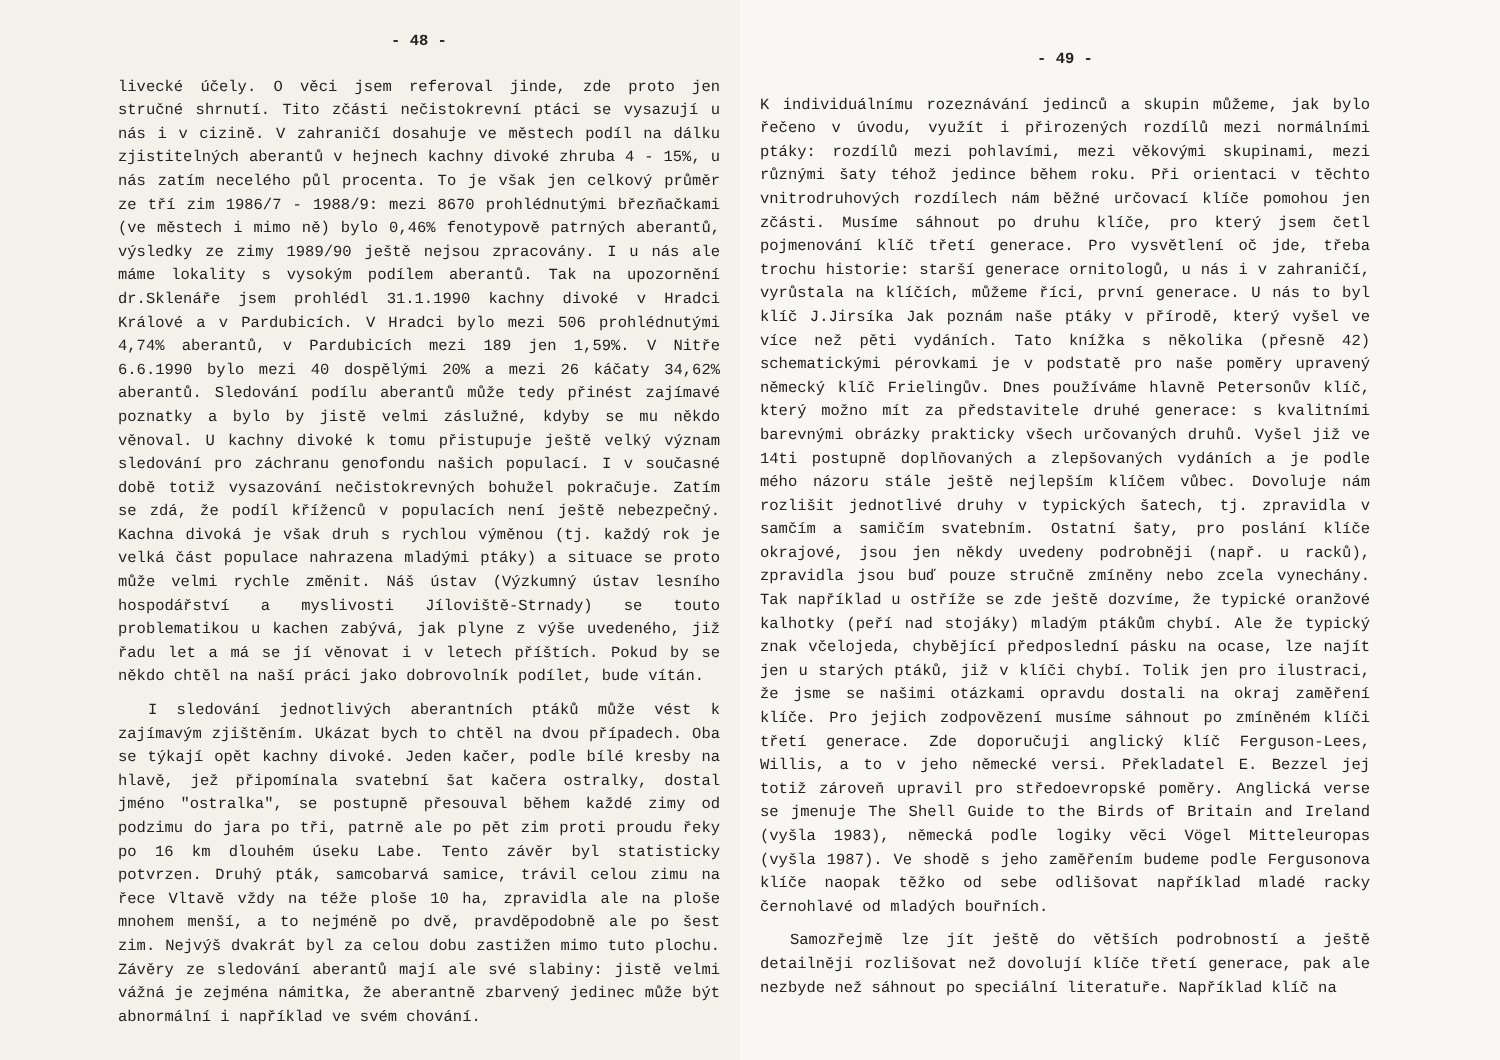- 48 -
livecké účely. O věci jsem referoval jinde, zde proto jen stručné shrnutí. Tito zčásti nečistokrevní ptáci se vysazují u nás i v cizině. V zahraničí dosahuje ve městech podíl na dálku zjistitelných aberantů v hejnech kachny divoké zhruba 4 - 15%, u nás zatím necelého půl procenta. To je však jen celkový průměr ze tří zim 1986/7 - 1988/9: mezi 8670 prohlédnutými březňačkami (ve městech i mimo ně) bylo 0,46% fenotypově patrných aberantů, výsledky ze zimy 1989/90 ještě nejsou zpracovány. I u nás ale máme lokality s vysokým podílem aberantů. Tak na upozornění dr.Sklenáře jsem prohlédl 31.1.1990 kachny divoké v Hradci Králové a v Pardubicích. V Hradci bylo mezi 506 prohlédnutými 4,74% aberantů, v Pardubicích mezi 189 jen 1,59%. V Nitře 6.6.1990 bylo mezi 40 dospělými 20% a mezi 26 káčaty 34,62% aberantů. Sledování podílu aberantů může tedy přinést zajímavé poznatky a bylo by jistě velmi záslužné, kdyby se mu někdo věnoval. U kachny divoké k tomu přistupuje ještě velký význam sledování pro záchranu genofondu našich populací. I v současné době totiž vysazování nečistokrevných bohužel pokračuje. Zatím se zdá, že podíl kříženců v populacích není ještě nebezpečný. Kachna divoká je však druh s rychlou výměnou (tj. každý rok je velká část populace nahrazena mladými ptáky) a situace se proto může velmi rychle změnit. Náš ústav (Výzkumný ústav lesního hospodářství a myslivosti Jíloviště-Strnady) se touto problematikou u kachen zabývá, jak plyne z výše uvedeného, již řadu let a má se jí věnovat i v letech příštích. Pokud by se někdo chtěl na naší práci jako dobrovolník podílet, bude vítán.
I sledování jednotlivých aberantních ptáků může vést k zajímavým zjištěním. Ukázat bych to chtěl na dvou případech. Oba se týkají opět kachny divoké. Jeden kačer, podle bílé kresby na hlavě, jež připomínala svatební šat kačera ostralky, dostal jméno "ostralka", se postupně přesouval během každé zimy od podzimu do jara po tři, patrně ale po pět zim proti proudu řeky po 16 km dlouhém úseku Labe. Tento závěr byl statisticky potvrzen. Druhý pták, samcobarvá samice, trávil celou zimu na řece Vltavě vždy na téže ploše 10 ha, zpravidla ale na ploše mnohem menší, a to nejméně po dvě, pravděpodobně ale po šest zim. Nejvýš dvakrát byl za celou dobu zastižen mimo tuto plochu. Závěry ze sledování aberantů mají ale své slabiny: jistě velmi vážná je zejména námitka, že aberantně zbarvený jedinec může být abnormální i například ve svém chování.
- 49 -
K individuálnímu rozeznávání jedinců a skupin můžeme, jak bylo řečeno v úvodu, využít i přirozených rozdílů mezi normálními ptáky: rozdílů mezi pohlavími, mezi věkovými skupinami, mezi různými šaty téhož jedince během roku. Při orientaci v těchto vnitrodruhových rozdílech nám běžné určovací klíče pomohou jen zčásti. Musíme sáhnout po druhu klíče, pro který jsem četl pojmenování klíč třetí generace. Pro vysvětlení oč jde, třeba trochu historie: starší generace ornitologů, u nás i v zahraničí, vyrůstala na klíčích, můžeme říci, první generace. U nás to byl klíč J.Jirsíka Jak poznám naše ptáky v přírodě, který vyšel ve více než pěti vydáních. Tato knížka s několika (přesně 42) schematickými pérovkami je v podstatě pro naše poměry upravený německý klíč Frielingův. Dnes používáme hlavně Petersonův klíč, který možno mít za představitele druhé generace: s kvalitními barevnými obrázky prakticky všech určovaných druhů. Vyšel již ve 14ti postupně doplňovaných a zlepšovaných vydáních a je podle mého názoru stále ještě nejlepším klíčem vůbec. Dovoluje nám rozlišit jednotlivé druhy v typických šatech, tj. zpravidla v samčím a samičím svatebním. Ostatní šaty, pro poslání klíče okrajové, jsou jen někdy uvedeny podrobněji (např. u racků), zpravidla jsou buď pouze stručně zmíněny nebo zcela vynechány. Tak například u ostříže se zde ještě dozvíme, že typické oranžové kalhotky (peří nad stojáky) mladým ptákům chybí. Ale že typický znak včelojeda, chybějící předposlední pásku na ocase, lze najít jen u starých ptáků, již v klíči chybí. Tolik jen pro ilustraci, že jsme se našimi otázkami opravdu dostali na okraj zaměření klíče. Pro jejich zodpovězení musíme sáhnout po zmíněném klíči třetí generace. Zde doporučuji anglický klíč Ferguson-Lees, Willis, a to v jeho německé versi. Překladatel E. Bezzel jej totiž zároveň upravil pro středoevropské poměry. Anglická verse se jmenuje The Shell Guide to the Birds of Britain and Ireland (vyšla 1983), německá podle logiky věci Vögel Mitteleuropas (vyšla 1987). Ve shodě s jeho zaměřením budeme podle Fergusonova klíče naopak těžko od sebe odlišovat například mladé racky černohlavé od mladých bouřních.
Samozřejmě lze jít ještě do větších podrobností a ještě detailněji rozlišovat než dovolují klíče třetí generace, pak ale nezbyde než sáhnout po speciální literatuře. Například klíč na